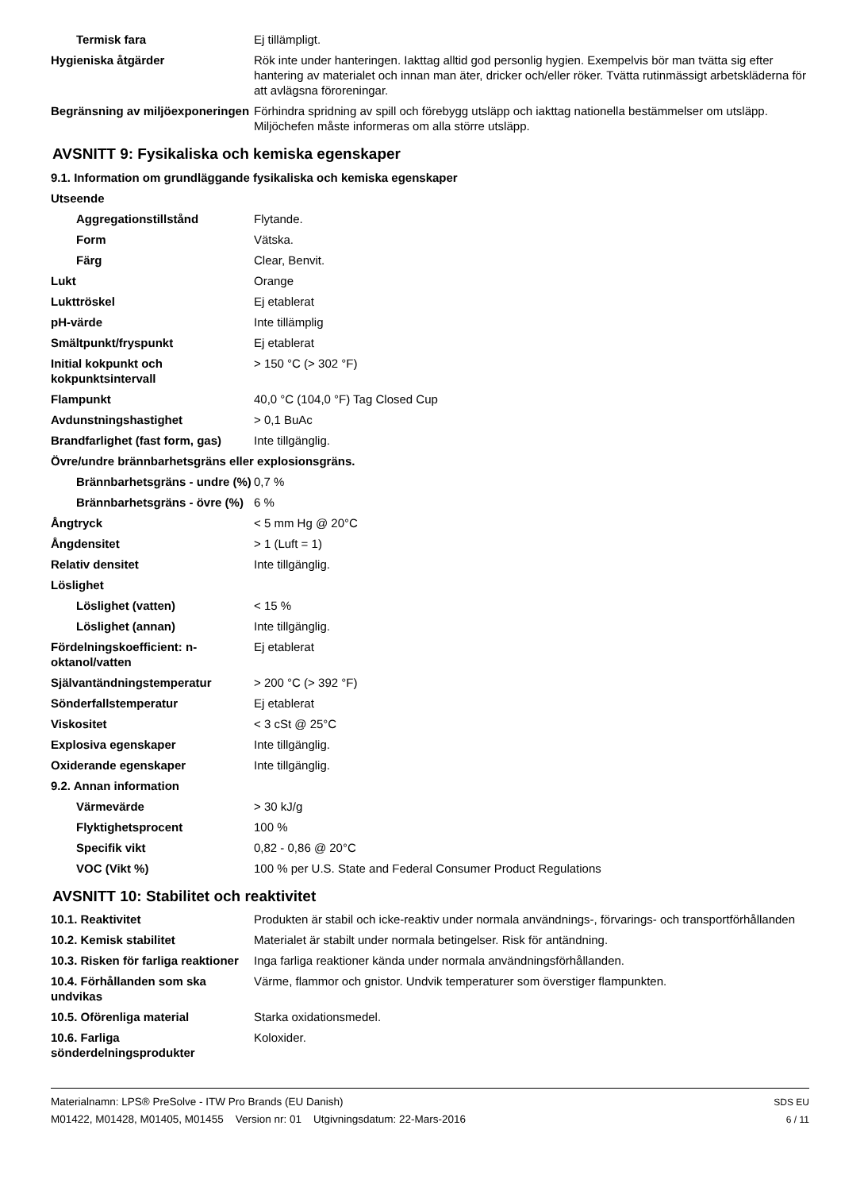| Termisk fara | Ej tillämpligt. |
| Hygieniska åtgärder | Rök inte under hanteringen. Iakttag alltid god personlig hygien. Exempelvis bör man tvätta sig efter hantering av materialet och innan man äter, dricker och/eller röker. Tvätta rutinmässigt arbetskläderna för att avlägsna föroreningar. |
| Begränsning av miljöexponeringen | Förhindra spridning av spill och förebygg utsläpp och iakttag nationella bestämmelser om utsläpp. Miljöchefen måste informeras om alla större utsläpp. |
AVSNITT 9: Fysikaliska och kemiska egenskaper
9.1. Information om grundläggande fysikaliska och kemiska egenskaper
| Utseende | |
| Aggregationstillstånd | Flytande. |
| Form | Vätska. |
| Färg | Clear, Benvit. |
| Lukt | Orange |
| Lukttröskel | Ej etablerat |
| pH-värde | Inte tillämplig |
| Smältpunkt/fryspunkt | Ej etablerat |
| Initial kokpunkt och kokpunktsintervall | > 150 °C (> 302 °F) |
| Flampunkt | 40,0 °C (104,0 °F) Tag Closed Cup |
| Avdunstningshastighet | > 0,1 BuAc |
| Brandfarlighet (fast form, gas) | Inte tillgänglig. |
| Övre/undre brännbarhetsgräns eller explosionsgräns. | |
| Brännbarhetsgräns - undre (%) | 0,7 % |
| Brännbarhetsgräns - övre (%) | 6 % |
| Ångtryck | < 5 mm Hg @ 20°C |
| Ångdensitet | > 1 (Luft = 1) |
| Relativ densitet | Inte tillgänglig. |
| Löslighet | |
| Löslighet (vatten) | < 15 % |
| Löslighet (annan) | Inte tillgänglig. |
| Fördelningskoefficient: n-oktanol/vatten | Ej etablerat |
| Självantändningstemperatur | > 200 °C (> 392 °F) |
| Sönderfallstemperatur | Ej etablerat |
| Viskositet | < 3 cSt @ 25°C |
| Explosiva egenskaper | Inte tillgänglig. |
| Oxiderande egenskaper | Inte tillgänglig. |
| 9.2. Annan information | |
| Värmevärde | > 30 kJ/g |
| Flyktighetsprocent | 100 % |
| Specifik vikt | 0,82 - 0,86 @ 20°C |
| VOC (Vikt %) | 100 % per U.S. State and Federal Consumer Product Regulations |
AVSNITT 10: Stabilitet och reaktivitet
| 10.1. Reaktivitet | Produkten är stabil och icke-reaktiv under normala användnings-, förvarings- och transportförhållanden |
| 10.2. Kemisk stabilitet | Materialet är stabilt under normala betingelser. Risk för antändning. |
| 10.3. Risken för farliga reaktioner | Inga farliga reaktioner kända under normala användningsförhållanden. |
| 10.4. Förhållanden som ska undvikas | Värme, flammor och gnistor. Undvik temperaturer som överstiger flampunkten. |
| 10.5. Oförenliga material | Starka oxidationsmedel. |
| 10.6. Farliga sönderdelningsprodukter | Koloxider. |
Materialnamn: LPS® PreSolve - ITW Pro Brands (EU Danish)
M01422, M01428, M01405, M01455 Version nr: 01 Utgivningsdatum: 22-Mars-2016
SDS EU
6 / 11